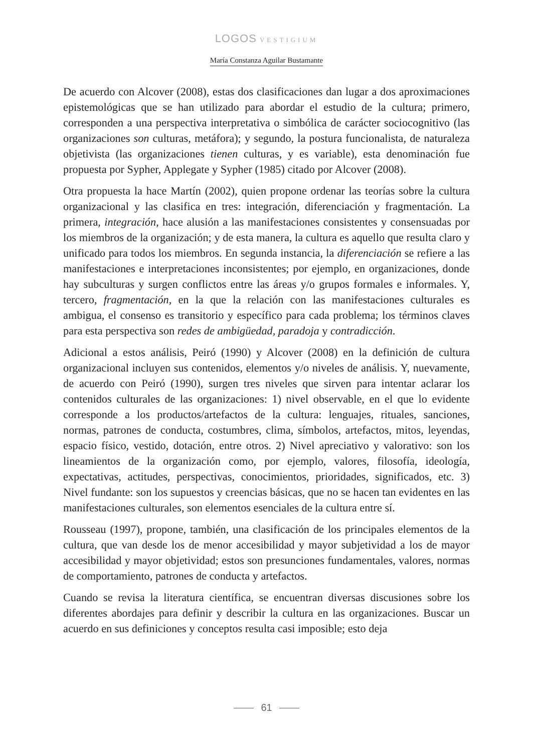LOGOS VESTIGIUM
María Constanza Aguilar Bustamante
De acuerdo con Alcover (2008), estas dos clasificaciones dan lugar a dos aproximaciones epistemológicas que se han utilizado para abordar el estudio de la cultura; primero, corresponden a una perspectiva interpretativa o simbólica de carácter sociocognitivo (las organizaciones son culturas, metáfora); y segundo, la postura funcionalista, de naturaleza objetivista (las organizaciones tienen culturas, y es variable), esta denominación fue propuesta por Sypher, Applegate y Sypher (1985) citado por Alcover (2008).
Otra propuesta la hace Martín (2002), quien propone ordenar las teorías sobre la cultura organizacional y las clasifica en tres: integración, diferenciación y fragmentación. La primera, integración, hace alusión a las manifestaciones consistentes y consensuadas por los miembros de la organización; y de esta manera, la cultura es aquello que resulta claro y unificado para todos los miembros. En segunda instancia, la diferenciación se refiere a las manifestaciones e interpretaciones inconsistentes; por ejemplo, en organizaciones, donde hay subculturas y surgen conflictos entre las áreas y/o grupos formales e informales. Y, tercero, fragmentación, en la que la relación con las manifestaciones culturales es ambigua, el consenso es transitorio y específico para cada problema; los términos claves para esta perspectiva son redes de ambigüedad, paradoja y contradicción.
Adicional a estos análisis, Peiró (1990) y Alcover (2008) en la definición de cultura organizacional incluyen sus contenidos, elementos y/o niveles de análisis. Y, nuevamente, de acuerdo con Peiró (1990), surgen tres niveles que sirven para intentar aclarar los contenidos culturales de las organizaciones: 1) nivel observable, en el que lo evidente corresponde a los productos/artefactos de la cultura: lenguajes, rituales, sanciones, normas, patrones de conducta, costumbres, clima, símbolos, artefactos, mitos, leyendas, espacio físico, vestido, dotación, entre otros. 2) Nivel apreciativo y valorativo: son los lineamientos de la organización como, por ejemplo, valores, filosofía, ideología, expectativas, actitudes, perspectivas, conocimientos, prioridades, significados, etc. 3) Nivel fundante: son los supuestos y creencias básicas, que no se hacen tan evidentes en las manifestaciones culturales, son elementos esenciales de la cultura entre sí.
Rousseau (1997), propone, también, una clasificación de los principales elementos de la cultura, que van desde los de menor accesibilidad y mayor subjetividad a los de mayor accesibilidad y mayor objetividad; estos son presunciones fundamentales, valores, normas de comportamiento, patrones de conducta y artefactos.
Cuando se revisa la literatura científica, se encuentran diversas discusiones sobre los diferentes abordajes para definir y describir la cultura en las organizaciones. Buscar un acuerdo en sus definiciones y conceptos resulta casi imposible; esto deja
61